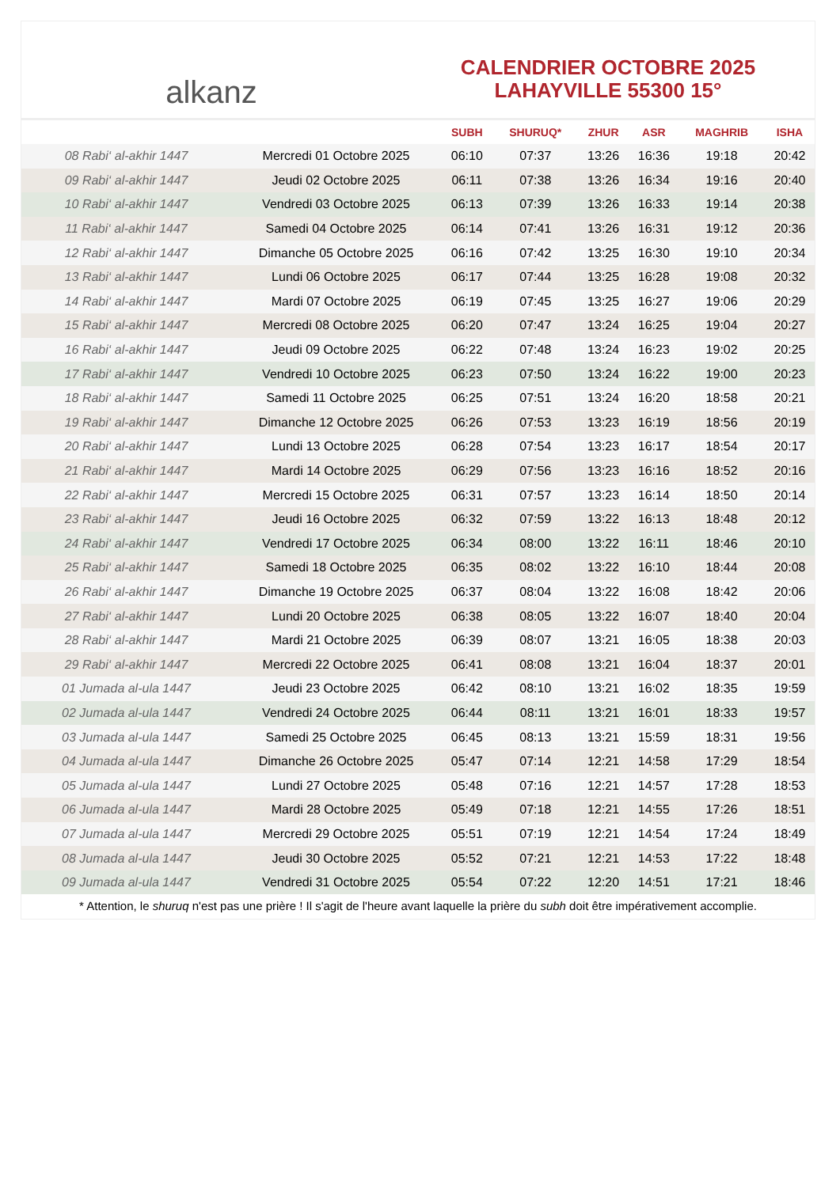alkanz
CALENDRIER OCTOBRE 2025
LAHAYVILLE 55300 15°
| | | SUBH | SHURUQ* | ZHUR | ASR | MAGHRIB | ISHA |
| --- | --- | --- | --- | --- | --- | --- | --- |
| 08 Rabi‘ al-akhir 1447 | Mercredi 01 Octobre 2025 | 06:10 | 07:37 | 13:26 | 16:36 | 19:18 | 20:42 |
| 09 Rabi‘ al-akhir 1447 | Jeudi 02 Octobre 2025 | 06:11 | 07:38 | 13:26 | 16:34 | 19:16 | 20:40 |
| 10 Rabi‘ al-akhir 1447 | Vendredi 03 Octobre 2025 | 06:13 | 07:39 | 13:26 | 16:33 | 19:14 | 20:38 |
| 11 Rabi‘ al-akhir 1447 | Samedi 04 Octobre 2025 | 06:14 | 07:41 | 13:26 | 16:31 | 19:12 | 20:36 |
| 12 Rabi‘ al-akhir 1447 | Dimanche 05 Octobre 2025 | 06:16 | 07:42 | 13:25 | 16:30 | 19:10 | 20:34 |
| 13 Rabi‘ al-akhir 1447 | Lundi 06 Octobre 2025 | 06:17 | 07:44 | 13:25 | 16:28 | 19:08 | 20:32 |
| 14 Rabi‘ al-akhir 1447 | Mardi 07 Octobre 2025 | 06:19 | 07:45 | 13:25 | 16:27 | 19:06 | 20:29 |
| 15 Rabi‘ al-akhir 1447 | Mercredi 08 Octobre 2025 | 06:20 | 07:47 | 13:24 | 16:25 | 19:04 | 20:27 |
| 16 Rabi‘ al-akhir 1447 | Jeudi 09 Octobre 2025 | 06:22 | 07:48 | 13:24 | 16:23 | 19:02 | 20:25 |
| 17 Rabi‘ al-akhir 1447 | Vendredi 10 Octobre 2025 | 06:23 | 07:50 | 13:24 | 16:22 | 19:00 | 20:23 |
| 18 Rabi‘ al-akhir 1447 | Samedi 11 Octobre 2025 | 06:25 | 07:51 | 13:24 | 16:20 | 18:58 | 20:21 |
| 19 Rabi‘ al-akhir 1447 | Dimanche 12 Octobre 2025 | 06:26 | 07:53 | 13:23 | 16:19 | 18:56 | 20:19 |
| 20 Rabi‘ al-akhir 1447 | Lundi 13 Octobre 2025 | 06:28 | 07:54 | 13:23 | 16:17 | 18:54 | 20:17 |
| 21 Rabi‘ al-akhir 1447 | Mardi 14 Octobre 2025 | 06:29 | 07:56 | 13:23 | 16:16 | 18:52 | 20:16 |
| 22 Rabi‘ al-akhir 1447 | Mercredi 15 Octobre 2025 | 06:31 | 07:57 | 13:23 | 16:14 | 18:50 | 20:14 |
| 23 Rabi‘ al-akhir 1447 | Jeudi 16 Octobre 2025 | 06:32 | 07:59 | 13:22 | 16:13 | 18:48 | 20:12 |
| 24 Rabi‘ al-akhir 1447 | Vendredi 17 Octobre 2025 | 06:34 | 08:00 | 13:22 | 16:11 | 18:46 | 20:10 |
| 25 Rabi‘ al-akhir 1447 | Samedi 18 Octobre 2025 | 06:35 | 08:02 | 13:22 | 16:10 | 18:44 | 20:08 |
| 26 Rabi‘ al-akhir 1447 | Dimanche 19 Octobre 2025 | 06:37 | 08:04 | 13:22 | 16:08 | 18:42 | 20:06 |
| 27 Rabi‘ al-akhir 1447 | Lundi 20 Octobre 2025 | 06:38 | 08:05 | 13:22 | 16:07 | 18:40 | 20:04 |
| 28 Rabi‘ al-akhir 1447 | Mardi 21 Octobre 2025 | 06:39 | 08:07 | 13:21 | 16:05 | 18:38 | 20:03 |
| 29 Rabi‘ al-akhir 1447 | Mercredi 22 Octobre 2025 | 06:41 | 08:08 | 13:21 | 16:04 | 18:37 | 20:01 |
| 01 Jumada al-ula 1447 | Jeudi 23 Octobre 2025 | 06:42 | 08:10 | 13:21 | 16:02 | 18:35 | 19:59 |
| 02 Jumada al-ula 1447 | Vendredi 24 Octobre 2025 | 06:44 | 08:11 | 13:21 | 16:01 | 18:33 | 19:57 |
| 03 Jumada al-ula 1447 | Samedi 25 Octobre 2025 | 06:45 | 08:13 | 13:21 | 15:59 | 18:31 | 19:56 |
| 04 Jumada al-ula 1447 | Dimanche 26 Octobre 2025 | 05:47 | 07:14 | 12:21 | 14:58 | 17:29 | 18:54 |
| 05 Jumada al-ula 1447 | Lundi 27 Octobre 2025 | 05:48 | 07:16 | 12:21 | 14:57 | 17:28 | 18:53 |
| 06 Jumada al-ula 1447 | Mardi 28 Octobre 2025 | 05:49 | 07:18 | 12:21 | 14:55 | 17:26 | 18:51 |
| 07 Jumada al-ula 1447 | Mercredi 29 Octobre 2025 | 05:51 | 07:19 | 12:21 | 14:54 | 17:24 | 18:49 |
| 08 Jumada al-ula 1447 | Jeudi 30 Octobre 2025 | 05:52 | 07:21 | 12:21 | 14:53 | 17:22 | 18:48 |
| 09 Jumada al-ula 1447 | Vendredi 31 Octobre 2025 | 05:54 | 07:22 | 12:20 | 14:51 | 17:21 | 18:46 |
* Attention, le shuruq n'est pas une prière ! Il s'agit de l'heure avant laquelle la prière du subh doit être impérativement accomplie.